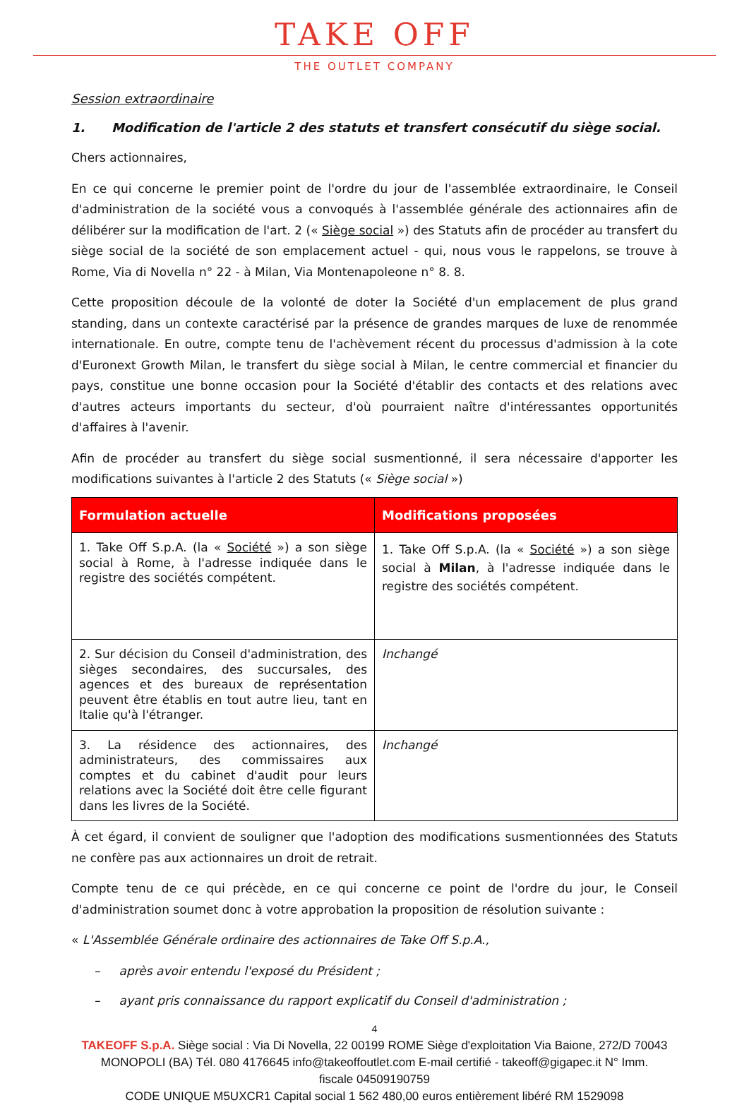TAKE OFF
THE OUTLET COMPANY
Session extraordinaire
1. Modification de l'article 2 des statuts et transfert consécutif du siège social.
Chers actionnaires,
En ce qui concerne le premier point de l'ordre du jour de l'assemblée extraordinaire, le Conseil d'administration de la société vous a convoqués à l'assemblée générale des actionnaires afin de délibérer sur la modification de l'art. 2 (« Siège social ») des Statuts afin de procéder au transfert du siège social de la société de son emplacement actuel - qui, nous vous le rappelons, se trouve à Rome, Via di Novella n° 22 - à Milan, Via Montenapoleone n° 8. 8.
Cette proposition découle de la volonté de doter la Société d'un emplacement de plus grand standing, dans un contexte caractérisé par la présence de grandes marques de luxe de renommée internationale. En outre, compte tenu de l'achèvement récent du processus d'admission à la cote d'Euronext Growth Milan, le transfert du siège social à Milan, le centre commercial et financier du pays, constitue une bonne occasion pour la Société d'établir des contacts et des relations avec d'autres acteurs importants du secteur, d'où pourraient naître d'intéressantes opportunités d'affaires à l'avenir.
Afin de procéder au transfert du siège social susmentionné, il sera nécessaire d'apporter les modifications suivantes à l'article 2 des Statuts (« Siège social »)
| Formulation actuelle | Modifications proposées |
| --- | --- |
| 1. Take Off S.p.A. (la « Société ») a son siège social à Rome, à l'adresse indiquée dans le registre des sociétés compétent. | 1. Take Off S.p.A. (la « Société ») a son siège social à Milan , à l'adresse indiquée dans le registre des sociétés compétent. |
| 2. Sur décision du Conseil d'administration, des sièges secondaires, des succursales, des agences et des bureaux de représentation peuvent être établis en tout autre lieu, tant en Italie qu'à l'étranger. | Inchangé |
| 3. La résidence des actionnaires, des administrateurs, des commissaires aux comptes et du cabinet d'audit pour leurs relations avec la Société doit être celle figurant dans les livres de la Société. | Inchangé |
À cet égard, il convient de souligner que l'adoption des modifications susmentionnées des Statuts ne confère pas aux actionnaires un droit de retrait.
Compte tenu de ce qui précède, en ce qui concerne ce point de l'ordre du jour, le Conseil d'administration soumet donc à votre approbation la proposition de résolution suivante :
« L'Assemblée Générale ordinaire des actionnaires de Take Off S.p.A.,
– après avoir entendu l'exposé du Président ;
– ayant pris connaissance du rapport explicatif du Conseil d'administration ;
4
TAKEOFF S.p.A. Siège social : Via Di Novella, 22 00199 ROME Siège d'exploitation Via Baione, 272/D 70043
MONOPOLI (BA) Tél. 080 4176645 info@takeoffoutlet.com E-mail certifié - takeoff@gigapec.it N° Imm.
fiscale 04509190759
CODE UNIQUE M5UXCR1 Capital social 1 562 480,00 euros entièrement libéré RM 1529098